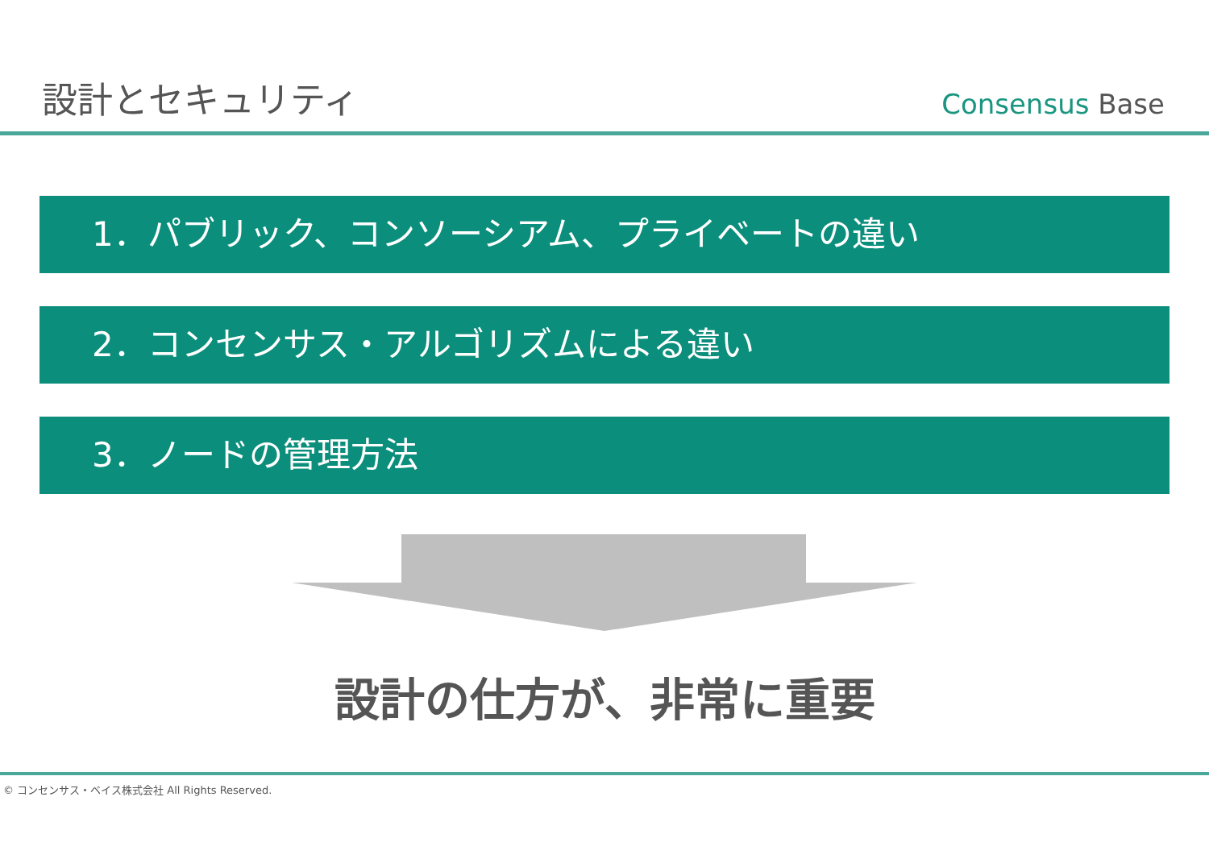設計とセキュリティ
Consensus Base
1．パブリック、コンソーシアム、プライベートの違い
2．コンセンサス・アルゴリズムによる違い
3．ノードの管理方法
設計の仕方が、非常に重要
© コンセンサス・ベイス株式会社 All Rights Reserved.